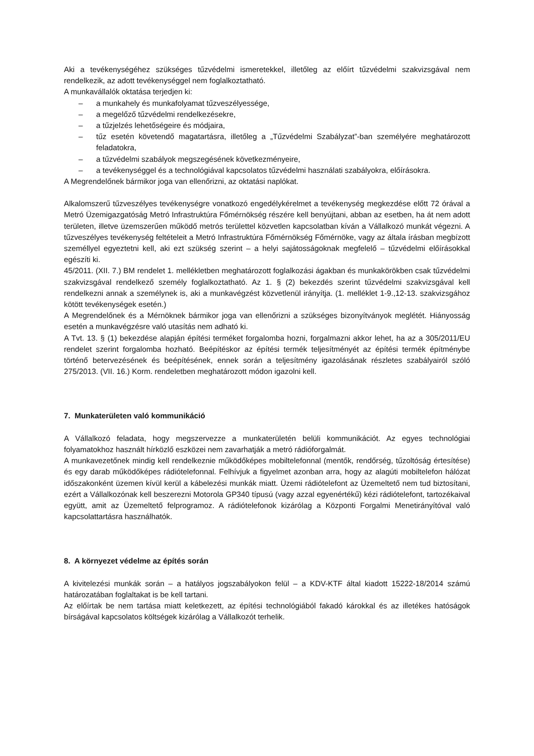Aki a tevékenységéhez szükséges tűzvédelmi ismeretekkel, illetőleg az előírt tűzvédelmi szakvizsgával nem rendelkezik, az adott tevékenységgel nem foglalkoztatható.
A munkavállalók oktatása terjedjen ki:
– a munkahely és munkafolyamat tűzveszélyessége,
– a megelőző tűzvédelmi rendelkezésekre,
– a tűzjelzés lehetőségeire és módjaira,
– tűz esetén követendő magatartásra, illetőleg a „Tűzvédelmi Szabályzat”-ban személyére meghatározott feladatokra,
– a tűzvédelmi szabályok megszegésének következményeire,
– a tevékenységgel és a technológiával kapcsolatos tűzvédelmi használati szabályokra, előírásokra.
A Megrendelőnek bármikor joga van ellenőrizni, az oktatási naplókat.
Alkalomszerű tűzveszélyes tevékenységre vonatkozó engedélykérelmet a tevékenység megkezdése előtt 72 órával a Metró Üzemigazgatóság Metró Infrastruktúra Főmérnökség részére kell benyújtani, abban az esetben, ha át nem adott területen, illetve üzemszerűen működő metrós területtel közvetlen kapcsolatban kíván a Vállalkozó munkát végezni. A tűzveszélyes tevékenység feltételeit a Metró Infrastruktúra Főmérnökség Főmérnöke, vagy az általa írásban megbízott személlyel egyeztetni kell, aki ezt szükség szerint – a helyi sajátosságoknak megfelelő – tűzvédelmi előírásokkal egészíti ki.
45/2011. (XII. 7.) BM rendelet 1. mellékletben meghatározott foglalkozási ágakban és munkakörökben csak tűzvédelmi szakvizsgával rendelkező személy foglalkoztatható. Az 1. § (2) bekezdés szerint tűzvédelmi szakvizsgával kell rendelkezni annak a személynek is, aki a munkavégzést közvetlenül irányítja. (1. melléklet 1-9.,12-13. szakvizsgához kötött tevékenységek esetén.)
A Megrendelőnek és a Mérnöknek bármikor joga van ellenőrizni a szükséges bizonyítványok meglétét. Hiányosság esetén a munkavégzésre való utasítás nem adható ki.
A Tvt. 13. § (1) bekezdése alapján építési terméket forgalomba hozni, forgalmazni akkor lehet, ha az a 305/2011/EU rendelet szerint forgalomba hozható. Beépítéskor az építési termék teljesítményét az építési termék építménybe történő betervezésének és beépítésének, ennek során a teljesítmény igazolásának részletes szabályairól szóló 275/2013. (VII. 16.) Korm. rendeletben meghatározott módon igazolni kell.
7. Munkaterületen való kommunikáció
A Vállalkozó feladata, hogy megszervezze a munkaterületén belüli kommunikációt. Az egyes technológiai folyamatokhoz használt hírközlő eszközei nem zavarhatják a metró rádióforgalmát.
A munkavezetőnek mindig kell rendelkeznie működőképes mobiltelefonnal (mentők, rendőrség, tűzoltóság értesítése) és egy darab működőképes rádiótelefonnal. Felhívjuk a figyelmet azonban arra, hogy az alagúti mobiltelefon hálózat időszakonként üzemen kívül kerül a kábelezési munkák miatt. Üzemi rádiótelefont az Üzemeltető nem tud biztosítani, ezért a Vállalkozónak kell beszerezni Motorola GP340 típusú (vagy azzal egyenértékű) kézi rádiótelefont, tartozékaival együtt, amit az Üzemeltető felprogramoz. A rádiótelefonok kizárólag a Központi Forgalmi Menetirányítóval való kapcsolattartásra használhatók.
8. A környezet védelme az építés során
A kivitelezési munkák során – a hatályos jogszabályokon felül – a KDV-KTF által kiadott 15222-18/2014 számú határozatában foglaltakat is be kell tartani.
Az előírtak be nem tartása miatt keletkezett, az építési technológiából fakadó károkkal és az illetékes hatóságok bírságával kapcsolatos költségek kizárólag a Vállalkozót terhelik.